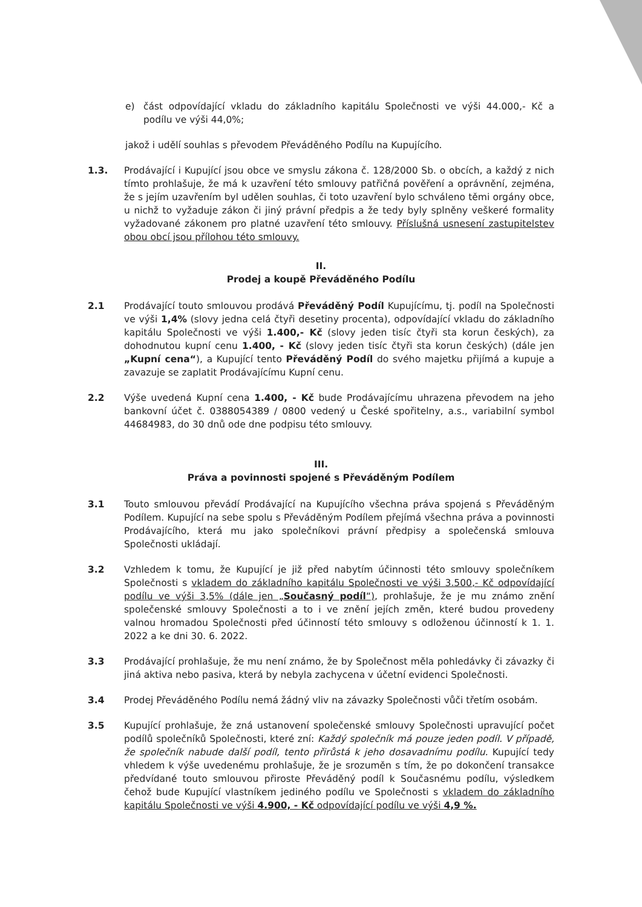e) část odpovídající vkladu do základního kapitálu Společnosti ve výši 44.000,- Kč a podílu ve výši 44,0%;
jakož i udělí souhlas s převodem Převáděného Podílu na Kupujícího.
1.3. Prodávající i Kupující jsou obce ve smyslu zákona č. 128/2000 Sb. o obcích, a každý z nich tímto prohlašuje, že má k uzavření této smlouvy patřičná pověření a oprávnění, zejména, že s jejím uzavřením byl udělen souhlas, či toto uzavření bylo schváleno těmi orgány obce, u nichž to vyžaduje zákon či jiný právní předpis a že tedy byly splněny veškeré formality vyžadované zákonem pro platné uzavření této smlouvy. Příslušná usnesení zastupitelstev obou obcí jsou přílohou této smlouvy.
II.
Prodej a koupě Převáděného Podílu
2.1 Prodávající touto smlouvou prodává Převáděný Podíl Kupujícímu, tj. podíl na Společnosti ve výši 1,4% (slovy jedna celá čtyři desetiny procenta), odpovídající vkladu do základního kapitálu Společnosti ve výši 1.400,- Kč (slovy jeden tisíc čtyři sta korun českých), za dohodnutou kupní cenu 1.400, - Kč (slovy jeden tisíc čtyři sta korun českých) (dále jen „Kupní cena“), a Kupující tento Převáděný Podíl do svého majetku přijímá a kupuje a zavazuje se zaplatit Prodávajícímu Kupní cenu.
2.2 Výše uvedená Kupní cena 1.400, - Kč bude Prodávajícímu uhrazena převodem na jeho bankovní účet č. 0388054389 / 0800 vedený u České spořitelny, a.s., variabilní symbol 44684983, do 30 dnů ode dne podpisu této smlouvy.
III.
Práva a povinnosti spojené s Převáděným Podílem
3.1 Touto smlouvou převádí Prodávající na Kupujícího všechna práva spojená s Převáděným Podílem. Kupující na sebe spolu s Převáděným Podílem přejímá všechna práva a povinnosti Prodávajícího, která mu jako společníkovi právní předpisy a společenská smlouva Společnosti ukládají.
3.2 Vzhledem k tomu, že Kupující je již před nabytím účinnosti této smlouvy společníkem Společnosti s vkladem do základního kapitálu Společnosti ve výši 3.500,- Kč odpovídající podílu ve výši 3,5% (dále jen „Současný podíl“), prohlašuje, že je mu známo znění společenské smlouvy Společnosti a to i ve znění jejích změn, které budou provedeny valnou hromadou Společnosti před účinností této smlouvy s odloženou účinností k 1. 1. 2022 a ke dni 30. 6. 2022.
3.3 Prodávající prohlašuje, že mu není známo, že by Společnost měla pohledávky či závazky či jiná aktiva nebo pasiva, která by nebyla zachycena v účetní evidenci Společnosti.
3.4 Prodej Převáděného Podílu nemá žádný vliv na závazky Společnosti vůči třetím osobám.
3.5 Kupující prohlašuje, že zná ustanovení společenské smlouvy Společnosti upravující počet podílů společníků Společnosti, které zní: Každý společník má pouze jeden podíl. V případě, že společník nabude další podíl, tento přirůstá k jeho dosavadnímu podílu. Kupující tedy vhledem k výše uvedenému prohlašuje, že je srozuměn s tím, že po dokončení transakce předvídané touto smlouvou přiroste Převáděný podíl k Současnému podílu, výsledkem čehož bude Kupující vlastníkem jediného podílu ve Společnosti s vkladem do základního kapitálu Společnosti ve výši 4.900, - Kč odpovídající podílu ve výši 4,9 %.